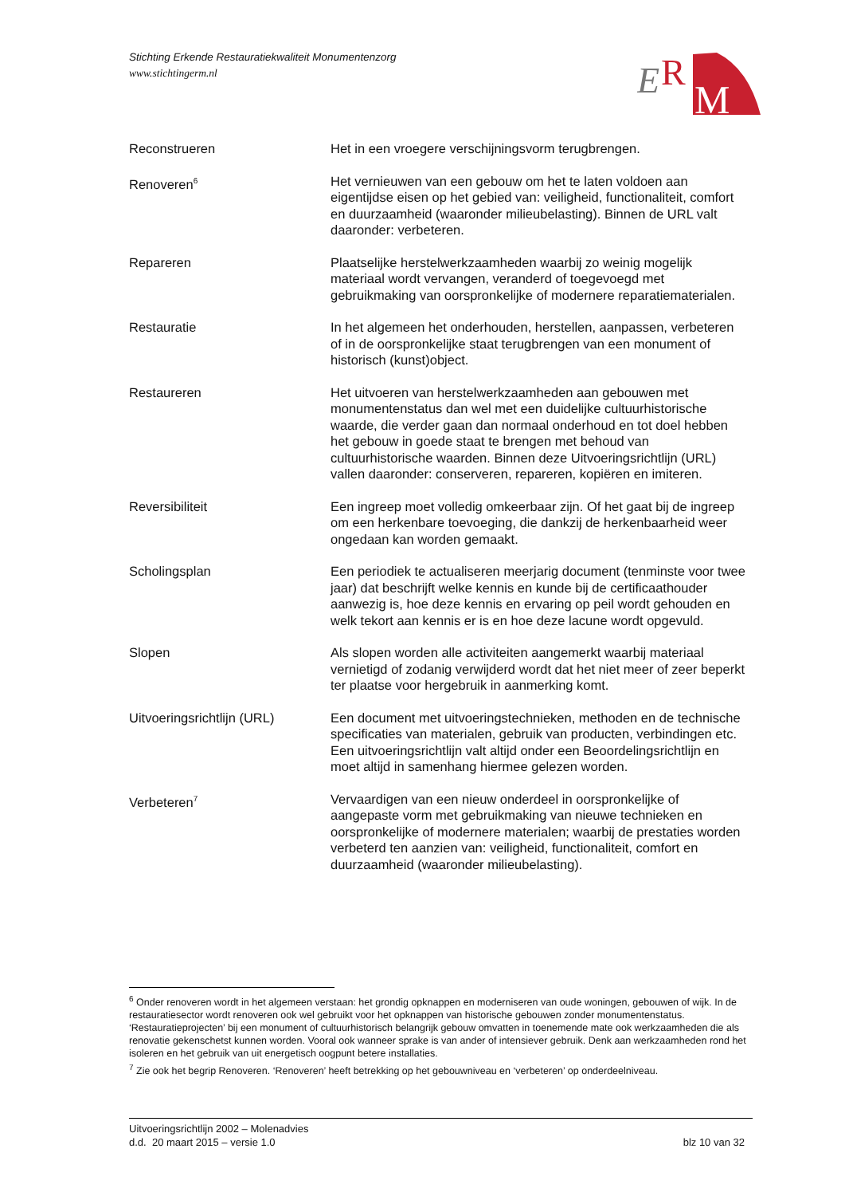Stichting Erkende Restauratiekwaliteit Monumentenzorg
www.stichtingerm.nl
E
R
M
Reconstrueren Het in een vroegere verschijningsvorm terugbrengen.
Renoveren<sup>6</sup>
Het vernieuwen van een gebouw om het te laten voldoen aan eigentijdse eisen op het gebied van: veiligheid, functionaliteit, comfort en duurzaamheid (waaronder milieubelasting). Binnen de URL valt daaronder: verbeteren.
Repareren Plaatselijke herstelwerkzaamheden waarbij zo weinig mogelijk materiaal wordt vervangen, veranderd of toegevoegd met gebruikmaking van oorspronkelijke of modernere reparatiematerialen.
Restauratie In het algemeen het onderhouden, herstellen, aanpassen, verbeteren of in de oorspronkelijke staat terugbrengen van een monument of historisch (kunst)object.
Restaureren Het uitvoeren van herstelwerkzaamheden aan gebouwen met monumentenstatus dan wel met een duidelijke cultuurhistorische waarde, die verder gaan dan normaal onderhoud en tot doel hebben het gebouw in goede staat te brengen met behoud van cultuurhistorische waarden. Binnen deze Uitvoeringsrichtlijn (URL) vallen daaronder: conserveren, repareren, kopiëren en imiteren.
Reversibiliteit Een ingreep moet volledig omkeerbaar zijn. Of het gaat bij de ingreep om een herkenbare toevoeging, die dankzij de herkenbaarheid weer ongedaan kan worden gemaakt.
Scholingsplan Een periodiek te actualiseren meerjarig document (tenminste voor twee jaar) dat beschrijft welke kennis en kunde bij de certificaathouder aanwezig is, hoe deze kennis en ervaring op peil wordt gehouden en welk tekort aan kennis er is en hoe deze lacune wordt opgevuld.
Slopen Als slopen worden alle activiteiten aangemerkt waarbij materiaal vernietigd of zodanig verwijderd wordt dat het niet meer of zeer beperkt ter plaatse voor hergebruik in aanmerking komt.
Uitvoeringsrichtlijn (URL)
Een document met uitvoeringstechnieken, methoden en de technische specificaties van materialen, gebruik van producten, verbindingen etc. Een uitvoeringsrichtlijn valt altijd onder een Beoordelingsrichtlijn en moet altijd in samenhang hiermee gelezen worden.
Verbeteren<sup>7</sup>
Vervaardigen van een nieuw onderdeel in oorspronkelijke of aangepaste vorm met gebruikmaking van nieuwe technieken en oorspronkelijke of modernere materialen; waarbij de prestaties worden verbeterd ten aanzien van: veiligheid, functionaliteit, comfort en duurzaamheid (waaronder milieubelasting).
<sup>6</sup> Onder renoveren wordt in het algemeen verstaan: het grondig opknappen en moderniseren van oude woningen, gebouwen of wijk. In de restauratiesector wordt renoveren ook wel gebruikt voor het opknappen van historische gebouwen zonder monumentenstatus. ‘Restauratieprojecten’ bij een monument of cultuurhistorisch belangrijk gebouw omvatten in toenemende mate ook werkzaamheden die als renovatie gekenschetst kunnen worden. Vooral ook wanneer sprake is van ander of intensiever gebruik. Denk aan werkzaamheden rond het isoleren en het gebruik van uit energetisch oogpunt betere installaties.
<sup>7</sup> Zie ook het begrip Renoveren. ‘Renoveren’ heeft betrekking op het gebouwniveau en ‘verbeteren’ op onderdeelniveau.
Uitvoeringsrichtlijn 2002 – Molenadvies
d.d. 20 maart 2015 – versie 1.0 blz 10 van 32